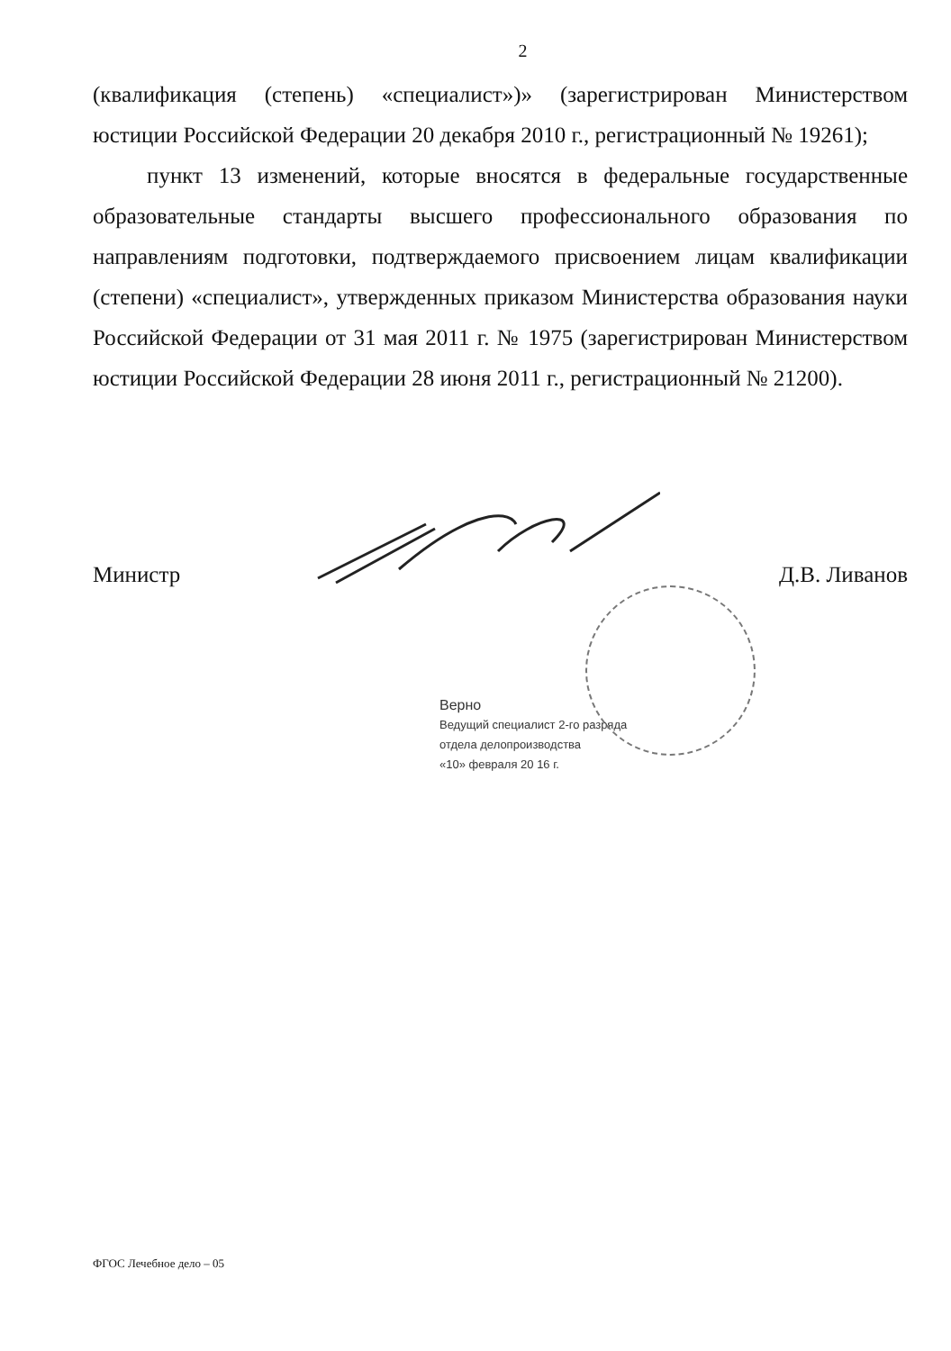2
(квалификация (степень) «специалист»)» (зарегистрирован Министерством юстиции Российской Федерации 20 декабря 2010 г., регистрационный № 19261);
пункт 13 изменений, которые вносятся в федеральные государственные образовательные стандарты высшего профессионального образования по направлениям подготовки, подтверждаемого присвоением лицам квалификации (степени) «специалист», утвержденных приказом Министерства образования науки Российской Федерации от 31 мая 2011 г. № 1975 (зарегистрирован Министерством юстиции Российской Федерации 28 июня 2011 г., регистрационный № 21200).
Министр Д.В. Ливанов
Верно
Ведущий специалист 2-го разряда
отдела делопроизводства
«10» февраля 20 16 г.
ФГОС Лечебное дело – 05